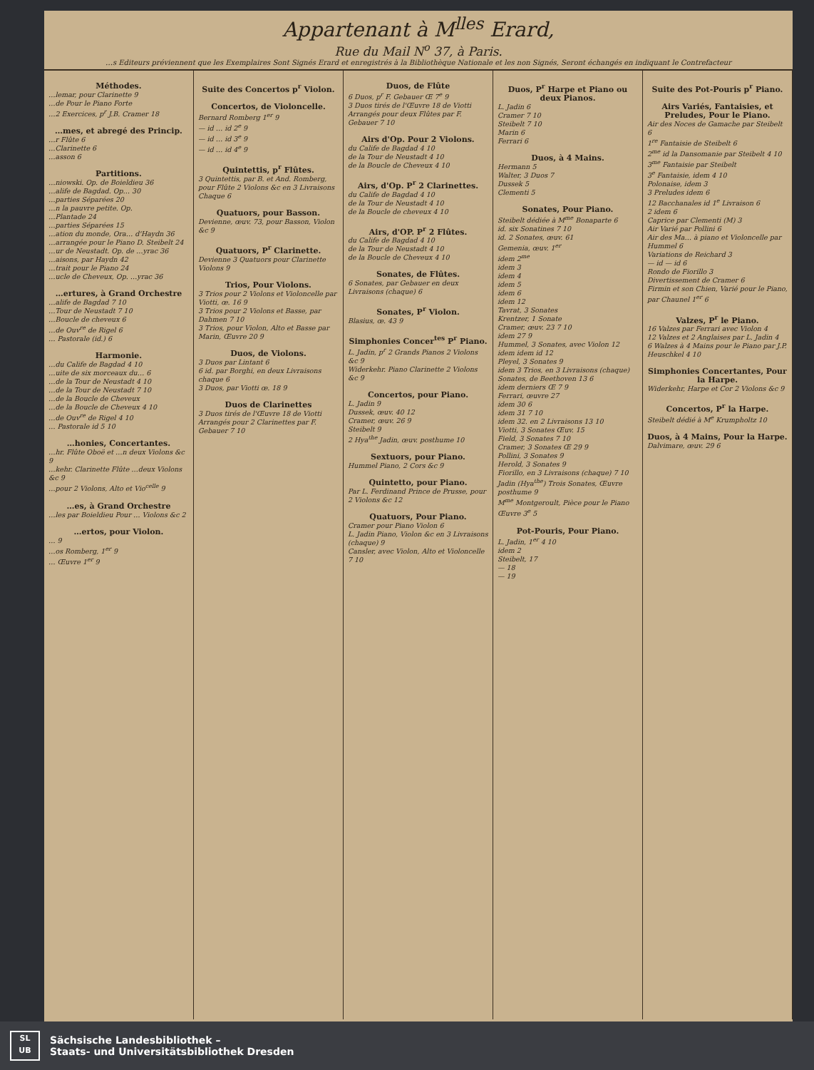Appartenant à M<sup>lles</sup> Erard,
Rue du Mail N<sup>o</sup> 37, à Paris.
…s Editeurs préviennent que les Exemplaires Sont Signés Erard et enregistrés à la Bibliothèque Nationale et les non Signés, Seront échangés en indiquant le Contrefacteur
Méthodes.
…lemar, pour Clarinette 9
…de Pour le Piano Forte
…2 Exercices, p<sup>r</sup> J.B. Cramer 18
…mes, et abregé des Princip.
…r Flûte 6
…Clarinette 6
…asson 6
Partitions.
…niowski. Op. de Boieldieu 36
…alife de Bagdad. Op… 30
…parties Séparées 20
…n la pauvre petite. Op.
…Plantade 24
…parties Séparées 15
…ation du monde, Ora… d'Haydn 36
…arrangée pour le Piano D. Steibelt 24
…ur de Neustadt. Op. de …yrac 36
…aisons, par Haydn 42
…trait pour le Piano 24
…ucle de Cheveux, Op. …yrac 36
…ertures, à Grand Orchestre
…alife de Bagdad 7 10
…Tour de Neustadt 7 10
…Boucle de cheveux 6
…de Ouv<sup>re</sup> de Rigel 6
… Pastorale (id.) 6
Harmonie.
…du Calife de Bagdad 4 10
…uite de six morceaux du… 6
…de la Tour de Neustadt 4 10
…de la Tour de Neustadt 7 10
…de la Boucle de Cheveux
…de la Boucle de Cheveux 4 10
…de Ouv<sup>re</sup> de Rigel 4 10
… Pastorale id 5 10
…honies, Concertantes.
…hr. Flûte Oboë et …n deux Violons &c 9
…kehr. Clarinette Flûte …deux Violons &c 9
…pour 2 Violons, Alto et Vio<sup>celle</sup> 9
…es, à Grand Orchestre
…les par Boieldieu Pour … Violons &c 2
…ertos, pour Violon.
… 9
…os Romberg, 1<sup>er</sup> 9
… Œuvre 1<sup>er</sup> 9
Suite des Concertos p<sup>r</sup> Violon.
Concertos, de Violoncelle.
Bernard Romberg 1<sup>er</sup> 9
— id … id 2<sup>e</sup> 9
— id … id 3<sup>e</sup> 9
— id … id 4<sup>e</sup> 9
Quintettis, p<sup>r</sup> Flûtes.
3 Quintettis, par B. et And. Romberg, pour Flûte 2 Violons &c en 3 Livraisons Chaque 6
Quatuors, pour Basson.
Devienne, œuv. 73, pour Basson, Violon &c 9
Quatuors, P<sup>r</sup> Clarinette.
Devienne 3 Quatuors pour Clarinette Violons 9
Trios, Pour Violons.
3 Trios pour 2 Violons et Violoncelle par Viotti, œ. 16 9
3 Trios pour 2 Violons et Basse, par Dahmen 7 10
3 Trios, pour Violon, Alto et Basse par Marin, Œuvre 20 9
Duos, de Violons.
3 Duos par Lintant 6
6 id. par Borghi, en deux Livraisons chaque 6
3 Duos, par Viotti œ. 18 9
Duos de Clarinettes
3 Duos tirés de l'Œuvre 18 de Viotti Arrangés pour 2 Clarinettes par F. Gebauer 7 10
Duos, de Flûte
6 Duos, p<sup>r</sup> F. Gebauer Œ 7<sup>e</sup> 9
3 Duos tirés de l'Œuvre 18 de Viotti Arrangés pour deux Flûtes par F. Gebauer 7 10
Airs d'Op. Pour 2 Violons.
du Calife de Bagdad 4 10
de la Tour de Neustadt 4 10
de la Boucle de Cheveux 4 10
Airs, d'Op. P<sup>r</sup> 2 Clarinettes.
du Calife de Bagdad 4 10
de la Tour de Neustadt 4 10
de la Boucle de cheveux 4 10
Airs, d'OP. P<sup>r</sup> 2 Flûtes.
du Calife de Bagdad 4 10
de la Tour de Neustadt 4 10
de la Boucle de Cheveux 4 10
Sonates, de Flûtes.
6 Sonates, par Gebauer en deux Livraisons (chaque) 6
Sonates, P<sup>r</sup> Violon.
Blasius, œ. 43 9
Simphonies Concer<sup>tes</sup> P<sup>r</sup> Piano.
L. Jadin, p<sup>r</sup> 2 Grands Pianos 2 Violons &c 9
Widerkehr. Piano Clarinette 2 Violons &c 9
Concertos, pour Piano.
L. Jadin 9
Dussek, œuv. 40 12
Cramer, œuv. 26 9
Steibelt 9
2 Hya<sup>the</sup> Jadin, œuv. posthume 10
Sextuors, pour Piano.
Hummel Piano, 2 Cors &c 9
Quintetto, pour Piano.
Par L. Ferdinand Prince de Prusse, pour 2 Violons &c 12
Quatuors, Pour Piano.
Cramer pour Piano Violon 6
L. Jadin Piano, Violon &c en 3 Livraisons (chaque) 9
Cansler, avec Violon, Alto et Violoncelle 7 10
Duos, P<sup>r</sup> Harpe et Piano ou deux Pianos.
L. Jadin 6
Cramer 7 10
Steibelt 7 10
Marin 6
Ferrari 6
Duos, à 4 Mains.
Hermann 5
Walter, 3 Duos 7
Dussek 5
Clementi 5
Sonates, Pour Piano.
Steibelt dédiée à M<sup>me</sup> Bonaparte 6
id. six Sonatines 7 10
id. 2 Sonates, œuv. 61
Gemenia, œuv. 1<sup>er</sup>
idem 2<sup>me</sup>
idem 3
idem 4
idem 5
idem 6
idem 12
Tavrat, 3 Sonates
Krentzer, 1 Sonate
Cramer, œuv. 23 7 10
idem 27 9
Hummel, 3 Sonates, avec Violon 12
idem idem id 12
Pleyel, 3 Sonates 9
idem 3 Trios, en 3 Livraisons (chaque)
Sonates, de Beethoven 13 6
idem derniers Œ 7 9
Ferrari, œuvre 27
idem 30 6
idem 31 7 10
idem 32. en 2 Livraisons 13 10
Viotti, 3 Sonates Œuv. 15
Field, 3 Sonates 7 10
Cramer, 3 Sonates Œ 29 9
Pollini, 3 Sonates 9
Herold, 3 Sonates 9
Fiorillo, en 3 Livraisons (chaque) 7 10
Jadin (Hya<sup>the</sup>) Trois Sonates, Œuvre posthume 9
M<sup>me</sup> Montgeroult, Pièce pour le Piano Œuvre 3<sup>e</sup> 5
Pot-Pouris, Pour Piano.
L. Jadin, 1<sup>er</sup> 4 10
idem 2
Steibelt, 17
— 18
— 19
Suite des Pot-Pouris p<sup>r</sup> Piano.
Airs Variés, Fantaisies, et Preludes, Pour le Piano.
Air des Noces de Gamache par Steibelt 6
1<sup>re</sup> Fantaisie de Steibelt 6
2<sup>me</sup> id la Dansomanie par Steibelt 4 10
3<sup>me</sup> Fantaisie par Steibelt
3<sup>e</sup> Fantaisie, idem 4 10
Polonaise, idem 3
3 Preludes idem 6
12 Bacchanales id 1<sup>e</sup> Livraison 6
2 idem 6
Caprice par Clementi (M) 3
Air Varié par Pollini 6
Air des Ma… à piano et Violoncelle par Hummel 6
Variations de Reichard 3
— id — id 6
Rondo de Fiorillo 3
Divertissement de Cramer 6
Firmin et son Chien, Varié pour le Piano, par Chaunel 1<sup>er</sup> 6
Valzes, P<sup>r</sup> le Piano.
16 Valzes par Ferrari avec Violon 4
12 Valzes et 2 Anglaises par L. Jadin 4
6 Walzes à 4 Mains pour le Piano par J.P. Heuschkel 4 10
Simphonies Concertantes, Pour la Harpe.
Widerkehr, Harpe et Cor 2 Violons &c 9
Concertos, P<sup>r</sup> la Harpe.
Steibelt dédié à M<sup>e</sup> Krumpholtz 10
Duos, à 4 Mains, Pour la Harpe.
Dalvimare, œuv. 29 6
SL
UB
Sächsische Landesbibliothek –
Staats- und Universitätsbibliothek Dresden